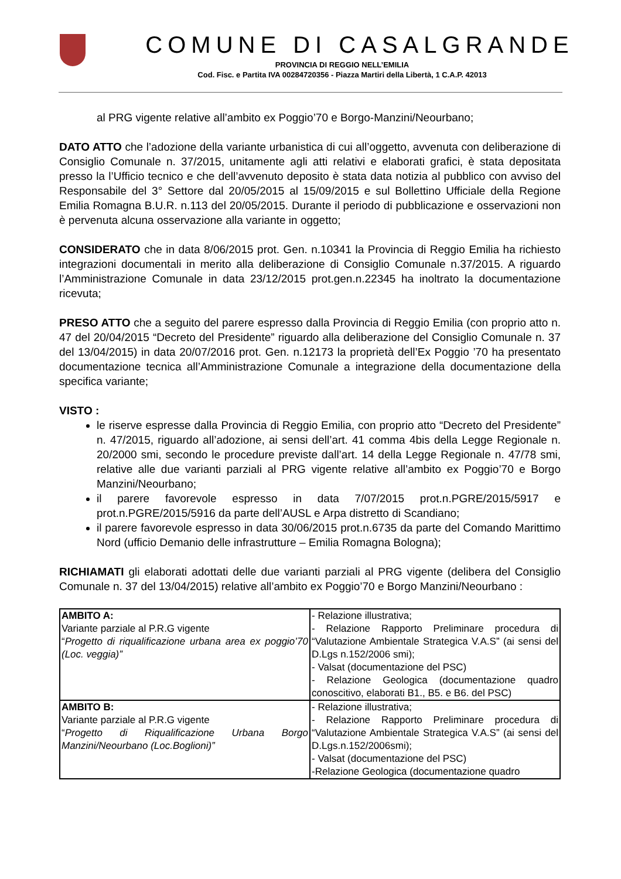COMUNE DI CASALGRANDE
PROVINCIA DI REGGIO NELL’EMILIA
Cod. Fisc. e Partita IVA 00284720356 - Piazza Martiri della Libertà, 1 C.A.P. 42013
al PRG vigente relative all’ambito ex Poggio’70 e Borgo-Manzini/Neourbano;
DATO ATTO che l’adozione della variante urbanistica di cui all’oggetto, avvenuta con deliberazione di Consiglio Comunale n. 37/2015, unitamente agli atti relativi e elaborati grafici, è stata depositata presso la l’Ufficio tecnico e che dell’avvenuto deposito è stata data notizia al pubblico con avviso del Responsabile del 3° Settore dal 20/05/2015 al 15/09/2015 e sul Bollettino Ufficiale della Regione Emilia Romagna B.U.R. n.113 del 20/05/2015. Durante il periodo di pubblicazione e osservazioni non è pervenuta alcuna osservazione alla variante in oggetto;
CONSIDERATO che in data 8/06/2015 prot. Gen. n.10341 la Provincia di Reggio Emilia ha richiesto integrazioni documentali in merito alla deliberazione di Consiglio Comunale n.37/2015. A riguardo l’Amministrazione Comunale in data 23/12/2015 prot.gen.n.22345 ha inoltrato la documentazione ricevuta;
PRESO ATTO che a seguito del parere espresso dalla Provincia di Reggio Emilia (con proprio atto n. 47 del 20/04/2015 “Decreto del Presidente” riguardo alla deliberazione del Consiglio Comunale n. 37 del 13/04/2015) in data 20/07/2016 prot. Gen. n.12173 la proprietà dell’Ex Poggio ’70 ha presentato documentazione tecnica all’Amministrazione Comunale a integrazione della documentazione della specifica variante;
VISTO :
le riserve espresse dalla Provincia di Reggio Emilia, con proprio atto “Decreto del Presidente” n. 47/2015, riguardo all’adozione, ai sensi dell’art. 41 comma 4bis della Legge Regionale n. 20/2000 smi, secondo le procedure previste dall’art. 14 della Legge Regionale n. 47/78 smi, relative alle due varianti parziali al PRG vigente relative all’ambito ex Poggio’70 e Borgo Manzini/Neourbano;
il parere favorevole espresso in data 7/07/2015 prot.n.PGRE/2015/5917 e prot.n.PGRE/2015/5916 da parte dell’AUSL e Arpa distretto di Scandiano;
il parere favorevole espresso in data 30/06/2015 prot.n.6735 da parte del Comando Marittimo Nord (ufficio Demanio delle infrastrutture – Emilia Romagna Bologna);
RICHIAMATI gli elaborati adottati delle due varianti parziali al PRG vigente (delibera del Consiglio Comunale n. 37 del 13/04/2015) relative all’ambito ex Poggio’70 e Borgo Manzini/Neourbano :
| AMBITO A: Variante parziale al P.R.G vigente “ Progetto di riqualificazione urbana area ex poggio’70 (Loc. veggia)” | - Relazione illustrativa; - Relazione Rapporto Preliminare procedura di “Valutazione Ambientale Strategica V.A.S” (ai sensi del D.Lgs n.152/2006 smi); - Valsat (documentazione del PSC) - Relazione Geologica (documentazione quadro conoscitivo, elaborati B1., B5. e B6. del PSC) |
| AMBITO B: Variante parziale al P.R.G vigente “ Progetto di Riqualificazione Urbana Borgo Manzini/Neourbano (Loc.Boglioni)” | - Relazione illustrativa; - Relazione Rapporto Preliminare procedura di “Valutazione Ambientale Strategica V.A.S” (ai sensi del D.Lgs.n.152/2006smi); - Valsat (documentazione del PSC) -Relazione Geologica (documentazione quadro |